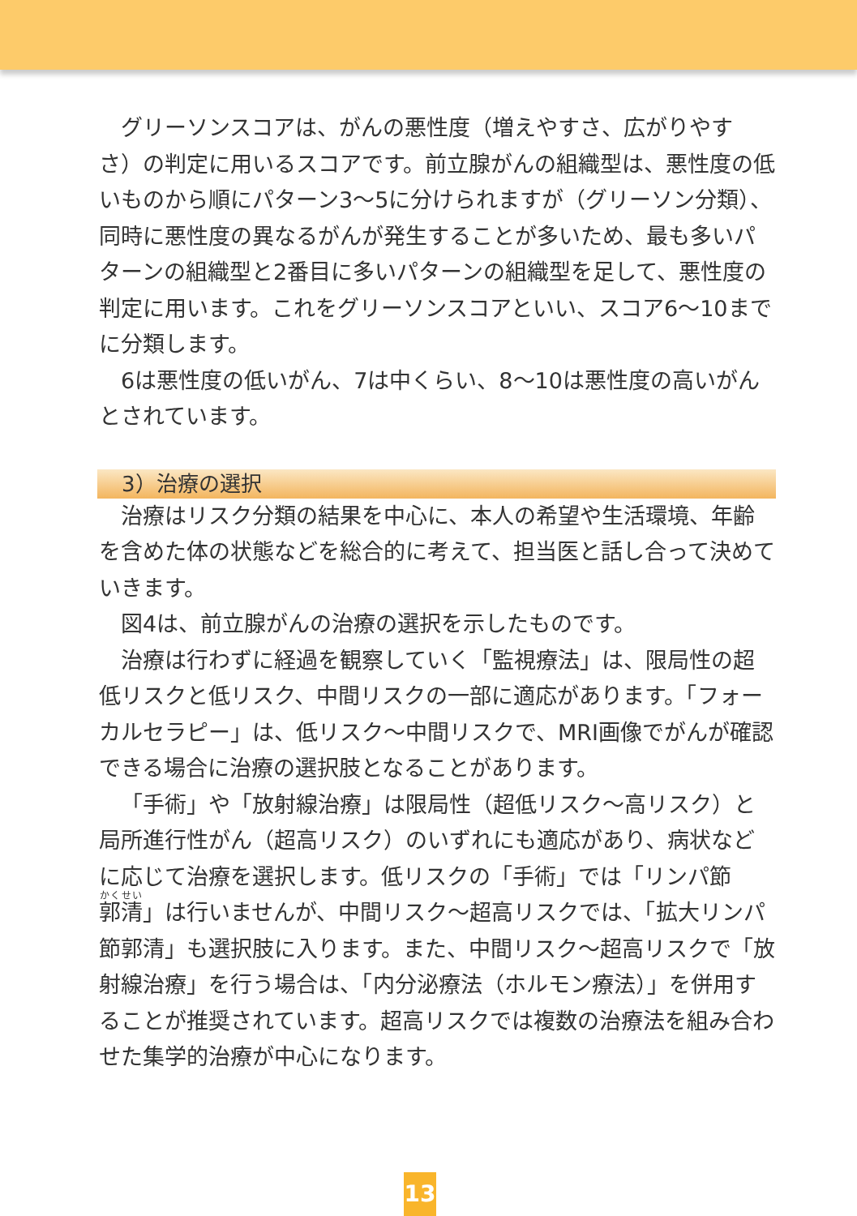グリーソンスコアは、がんの悪性度（増えやすさ、広がりやすさ）の判定に用いるスコアです。前立腺がんの組織型は、悪性度の低いものから順にパターン3〜5に分けられますが（グリーソン分類）、同時に悪性度の異なるがんが発生することが多いため、最も多いパターンの組織型と2番目に多いパターンの組織型を足して、悪性度の判定に用います。これをグリーソンスコアといい、スコア6〜10までに分類します。
6は悪性度の低いがん、7は中くらい、8〜10は悪性度の高いがんとされています。
3）治療の選択
治療はリスク分類の結果を中心に、本人の希望や生活環境、年齢を含めた体の状態などを総合的に考えて、担当医と話し合って決めていきます。
図4は、前立腺がんの治療の選択を示したものです。
治療は行わずに経過を観察していく「監視療法」は、限局性の超低リスクと低リスク、中間リスクの一部に適応があります。「フォーカルセラピー」は、低リスク〜中間リスクで、MRI画像でがんが確認できる場合に治療の選択肢となることがあります。
「手術」や「放射線治療」は限局性（超低リスク〜高リスク）と局所進行性がん（超高リスク）のいずれにも適応があり、病状などに応じて治療を選択します。低リスクの「手術」では「リンパ節郭清」は行いませんが、中間リスク〜超高リスクでは、「拡大リンパ節郭清」も選択肢に入ります。また、中間リスク〜超高リスクで「放射線治療」を行う場合は、「内分泌療法（ホルモン療法）」を併用することが推奨されています。超高リスクでは複数の治療法を組み合わせた集学的治療が中心になります。
13